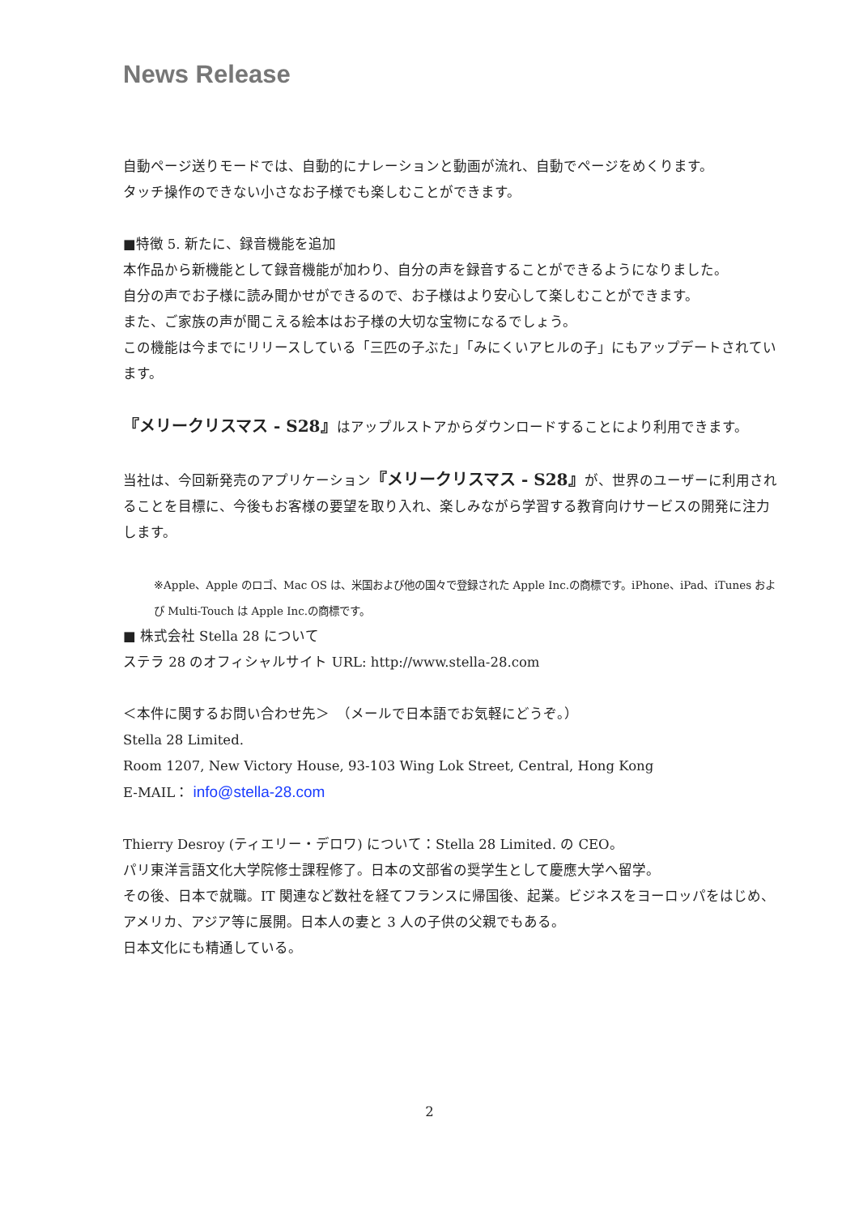News Release
自動ページ送りモードでは、自動的にナレーションと動画が流れ、自動でページをめくります。
タッチ操作のできない小さなお子様でも楽しむことができます。
■特徴 5. 新たに、録音機能を追加
本作品から新機能として録音機能が加わり、自分の声を録音することができるようになりました。
自分の声でお子様に読み聞かせができるので、お子様はより安心して楽しむことができます。
また、ご家族の声が聞こえる絵本はお子様の大切な宝物になるでしょう。
この機能は今までにリリースしている「三匹の子ぶた」「みにくいアヒルの子」にもアップデートされています。
『メリークリスマス - S28』はアップルストアからダウンロードすることにより利用できます。
当社は、今回新発売のアプリケーション『メリークリスマス - S28』が、世界のユーザーに利用されることを目標に、今後もお客様の要望を取り入れ、楽しみながら学習する教育向けサービスの開発に注力します。
※Apple、Apple のロゴ、Mac OS は、米国および他の国々で登録された Apple Inc.の商標です。iPhone、iPad、iTunes および Multi-Touch は Apple Inc.の商標です。
■ 株式会社 Stella 28 について
ステラ 28 のオフィシャルサイト URL: http://www.stella-28.com
＜本件に関するお問い合わせ先＞　（メールで日本語でお気軽にどうぞ。）
Stella 28 Limited.
Room 1207, New Victory House, 93-103 Wing Lok Street, Central, Hong Kong
E-MAIL： info@stella-28.com
Thierry Desroy (ティエリー・デロワ) について：Stella 28 Limited. の CEO。
パリ東洋言語文化大学院修士課程修了。日本の文部省の奨学生として慶應大学へ留学。
その後、日本で就職。IT 関連など数社を経てフランスに帰国後、起業。ビジネスをヨーロッパをはじめ、アメリカ、アジア等に展開。日本人の妻と 3 人の子供の父親でもある。
日本文化にも精通している。
2